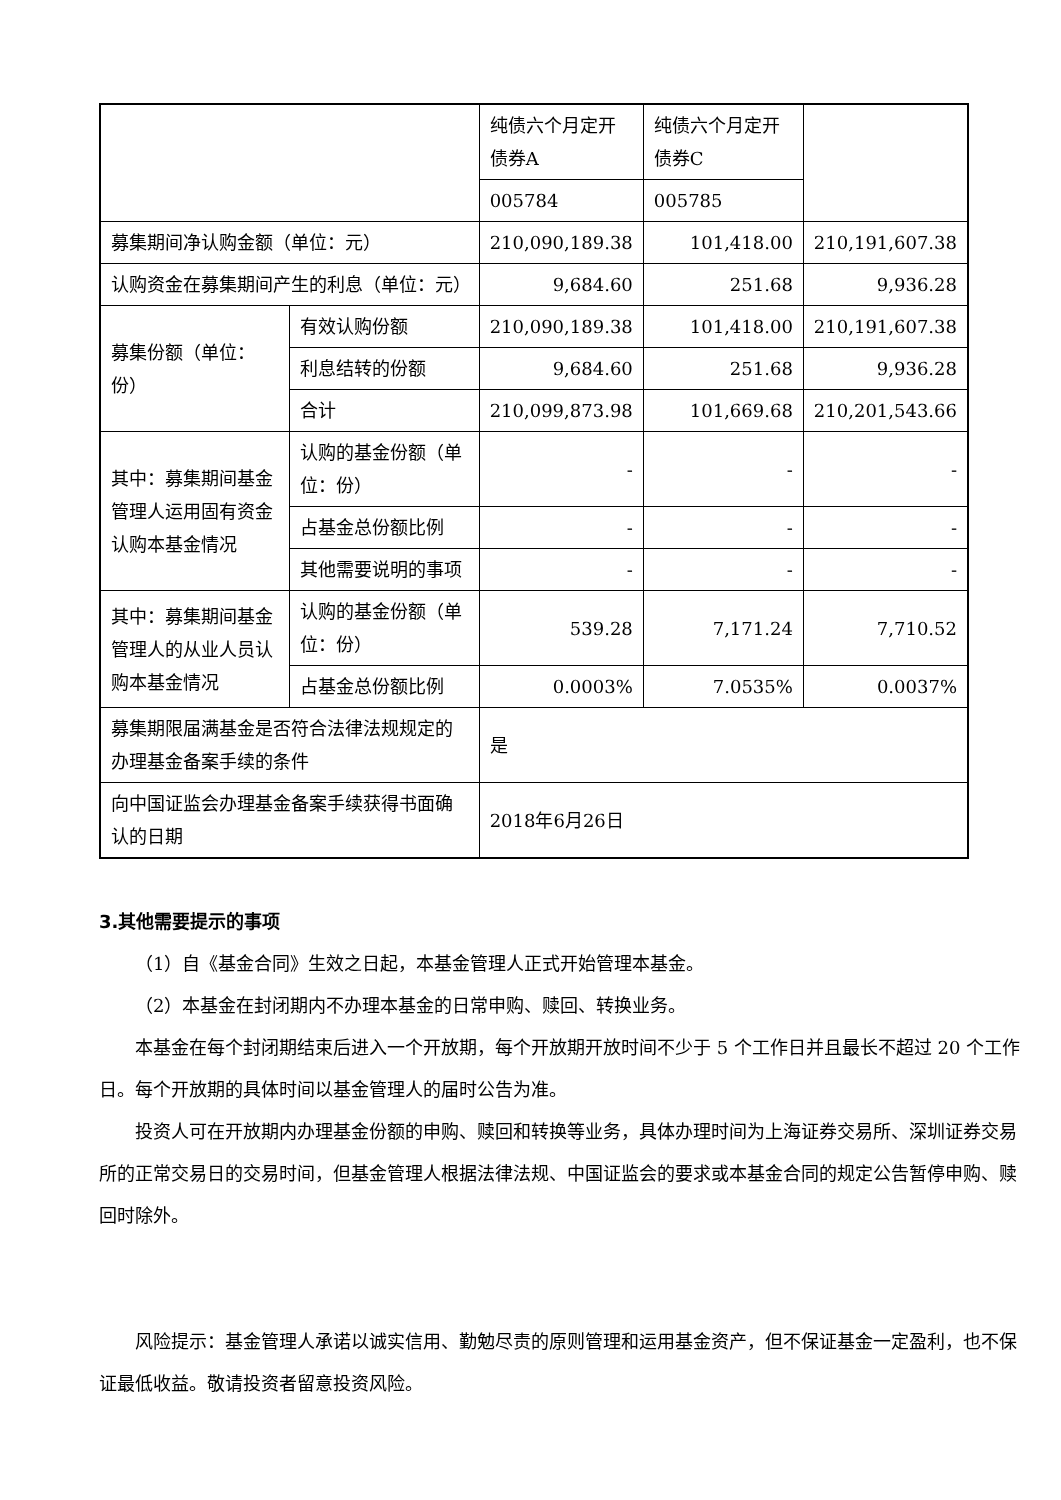| | | 纯债六个月定开债券A | 纯债六个月定开债券C | |
| | | 005784 | 005785 | |
| 募集期间净认购金额（单位：元） | | 210,090,189.38 | 101,418.00 | 210,191,607.38 |
| 认购资金在募集期间产生的利息（单位：元） | | 9,684.60 | 251.68 | 9,936.28 |
| 募集份额（单位：份） | 有效认购份额 | 210,090,189.38 | 101,418.00 | 210,191,607.38 |
| | 利息结转的份额 | 9,684.60 | 251.68 | 9,936.28 |
| | 合计 | 210,099,873.98 | 101,669.68 | 210,201,543.66 |
| 其中：募集期间基金管理人运用固有资金认购本基金情况 | 认购的基金份额（单位：份） | - | - | - |
| | 占基金总份额比例 | - | - | - |
| | 其他需要说明的事项 | - | - | - |
| 其中：募集期间基金管理人的从业人员认购本基金情况 | 认购的基金份额（单位：份） | 539.28 | 7,171.24 | 7,710.52 |
| | 占基金总份额比例 | 0.0003% | 7.0535% | 0.0037% |
| 募集期限届满基金是否符合法律法规规定的办理基金备案手续的条件 | | 是 | | |
| 向中国证监会办理基金备案手续获得书面确认的日期 | | 2018年6月26日 | | |
3.其他需要提示的事项
（1）自《基金合同》生效之日起，本基金管理人正式开始管理本基金。
（2）本基金在封闭期内不办理本基金的日常申购、赎回、转换业务。
本基金在每个封闭期结束后进入一个开放期，每个开放期开放时间不少于 5 个工作日并且最长不超过 20 个工作日。每个开放期的具体时间以基金管理人的届时公告为准。
投资人可在开放期内办理基金份额的申购、赎回和转换等业务，具体办理时间为上海证券交易所、深圳证券交易所的正常交易日的交易时间，但基金管理人根据法律法规、中国证监会的要求或本基金合同的规定公告暂停申购、赎回时除外。
风险提示：基金管理人承诺以诚实信用、勤勉尽责的原则管理和运用基金资产，但不保证基金一定盈利，也不保证最低收益。敬请投资者留意投资风险。